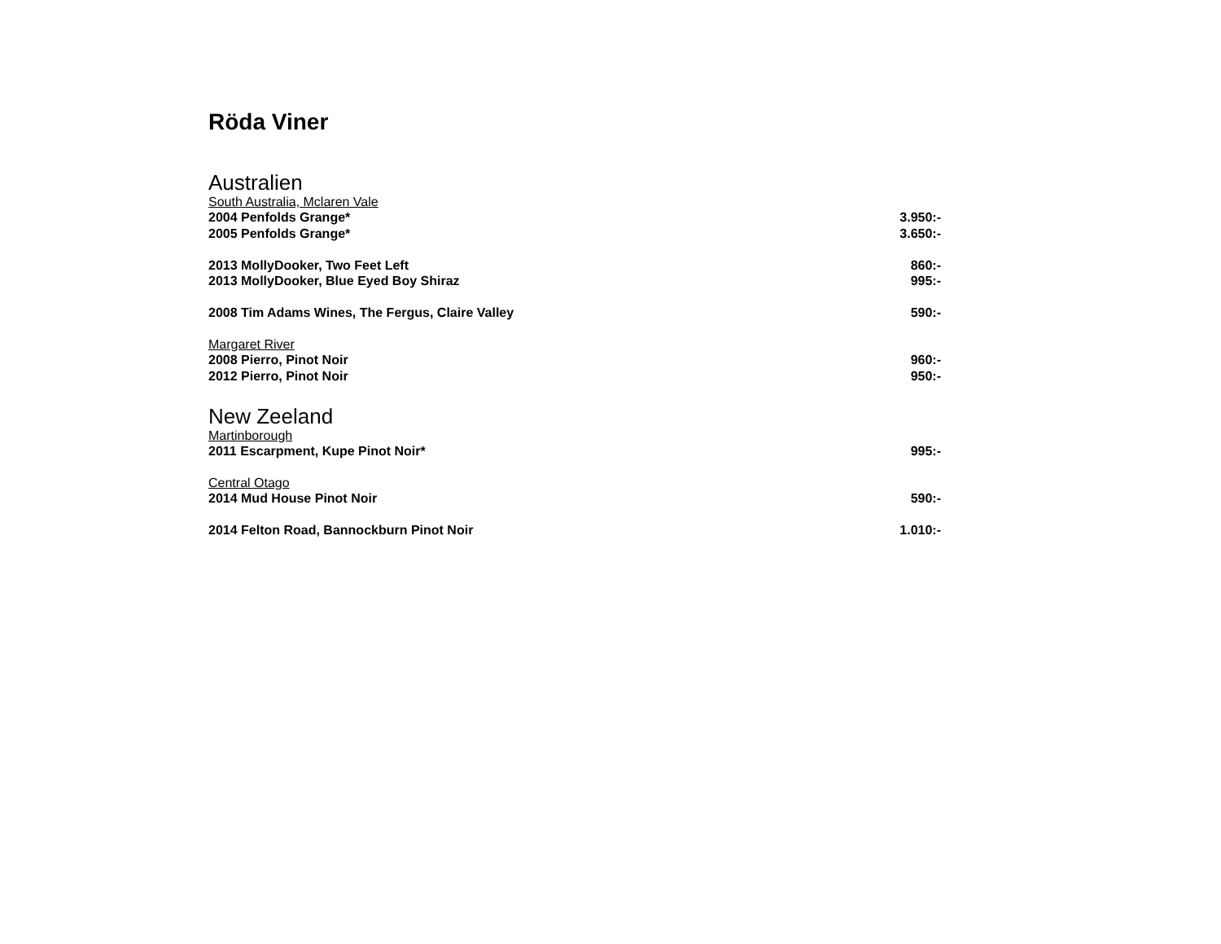Röda Viner
Australien
South Australia, Mclaren Vale
2004 Penfolds Grange* 3.950:-
2005 Penfolds Grange* 3.650:-
2013 MollyDooker, Two Feet Left 860:-
2013 MollyDooker, Blue Eyed Boy Shiraz 995:-
2008 Tim Adams Wines, The Fergus, Claire Valley 590:-
Margaret River
2008 Pierro, Pinot Noir 960:-
2012 Pierro, Pinot Noir 950:-
New Zeeland
Martinborough
2011 Escarpment, Kupe Pinot Noir* 995:-
Central Otago
2014 Mud House Pinot Noir 590:-
2014 Felton Road, Bannockburn Pinot Noir 1.010:-